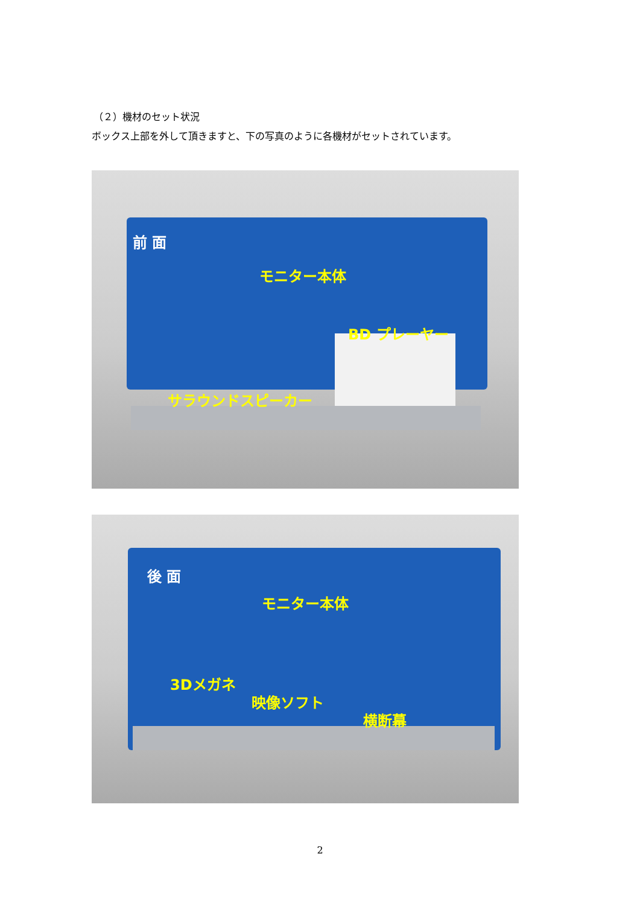（２）機材のセット状況
ボックス上部を外して頂きますと、下の写真のように各機材がセットされています。
前 面
モニター本体
BD プレーヤー
サラウンドスピーカー
後 面
モニター本体
3Dメガネ
映像ソフト
横断幕
2